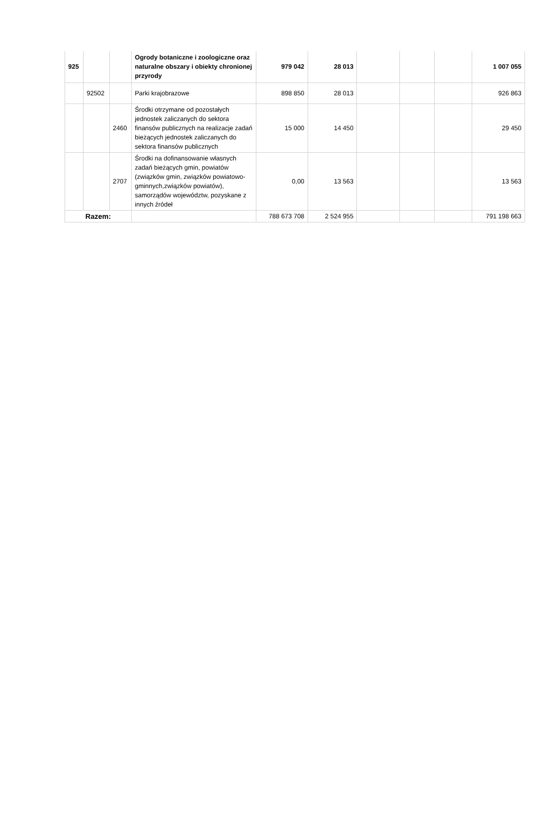| 925 | | | Ogrody botaniczne i zoologiczne oraz naturalne obszary i obiekty chronionej przyrody | 979 042 | 28 013 | | | | 1 007 055 |
| | 92502 | | Parki krajobrazowe | 898 850 | 28 013 | | | | 926 863 |
| | | 2460 | Środki otrzymane od pozostałych jednostek zaliczanych do sektora finansów publicznych na realizacje zadań bieżących jednostek zaliczanych do sektora finansów publicznych | 15 000 | 14 450 | | | | 29 450 |
| | | 2707 | Środki na dofinansowanie własnych zadań bieżących gmin, powiatów (związków gmin, związków powiatowo-gminnych,związków powiatów), samorządów województw, pozyskane z innych źródeł | 0,00 | 13 563 | | | | 13 563 |
| Razem: | | | | 788 673 708 | 2 524 955 | | | | 791 198 663 |